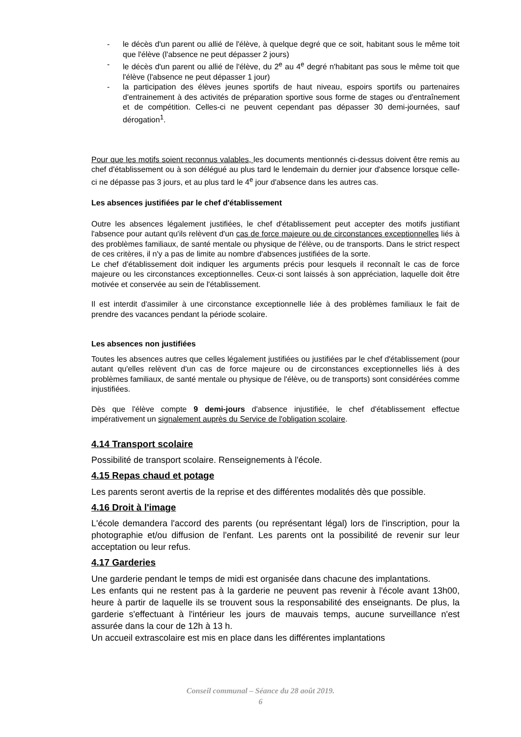- le décès d'un parent ou allié de l'élève, à quelque degré que ce soit, habitant sous le même toit que l'élève (l'absence ne peut dépasser 2 jours)
- le décès d'un parent ou allié de l'élève, du 2<sup>e</sup> au 4<sup>e</sup> degré n'habitant pas sous le même toit que l'élève (l'absence ne peut dépasser 1 jour)
- la participation des élèves jeunes sportifs de haut niveau, espoirs sportifs ou partenaires d'entrainement à des activités de préparation sportive sous forme de stages ou d'entraînement et de compétition. Celles-ci ne peuvent cependant pas dépasser 30 demi-journées, sauf dérogation<sup>1</sup>.
Pour que les motifs soient reconnus valables, les documents mentionnés ci-dessus doivent être remis au chef d'établissement ou à son délégué au plus tard le lendemain du dernier jour d'absence lorsque celle-ci ne dépasse pas 3 jours, et au plus tard le 4<sup>e</sup> jour d'absence dans les autres cas.
Les absences justifiées par le chef d'établissement
Outre les absences légalement justifiées, le chef d'établissement peut accepter des motifs justifiant l'absence pour autant qu'ils relèvent d'un cas de force majeure ou de circonstances exceptionnelles liés à des problèmes familiaux, de santé mentale ou physique de l'élève, ou de transports. Dans le strict respect de ces critères, il n'y a pas de limite au nombre d'absences justifiées de la sorte.
Le chef d'établissement doit indiquer les arguments précis pour lesquels il reconnaît le cas de force majeure ou les circonstances exceptionnelles. Ceux-ci sont laissés à son appréciation, laquelle doit être motivée et conservée au sein de l'établissement.
Il est interdit d'assimiler à une circonstance exceptionnelle liée à des problèmes familiaux le fait de prendre des vacances pendant la période scolaire.
Les absences non justifiées
Toutes les absences autres que celles légalement justifiées ou justifiées par le chef d'établissement (pour autant qu'elles relèvent d'un cas de force majeure ou de circonstances exceptionnelles liés à des problèmes familiaux, de santé mentale ou physique de l'élève, ou de transports) sont considérées comme injustifiées.
Dès que l'élève compte 9 demi-jours d'absence injustifiée, le chef d'établissement effectue impérativement un signalement auprès du Service de l'obligation scolaire.
4.14 Transport scolaire
Possibilité de transport scolaire. Renseignements à l'école.
4.15 Repas chaud et potage
Les parents seront avertis de la reprise et des différentes modalités dès que possible.
4.16 Droit à l'image
L'école demandera l'accord des parents (ou représentant légal) lors de l'inscription, pour la photographie et/ou diffusion de l'enfant. Les parents ont la possibilité de revenir sur leur acceptation ou leur refus.
4.17 Garderies
Une garderie pendant le temps de midi est organisée dans chacune des implantations.
Les enfants qui ne restent pas à la garderie ne peuvent pas revenir à l'école avant 13h00, heure à partir de laquelle ils se trouvent sous la responsabilité des enseignants. De plus, la garderie s'effectuant à l'intérieur les jours de mauvais temps, aucune surveillance n'est assurée dans la cour de 12h à 13 h.
Un accueil extrascolaire est mis en place dans les différentes implantations
Conseil communal – Séance du 28 août 2019.
6